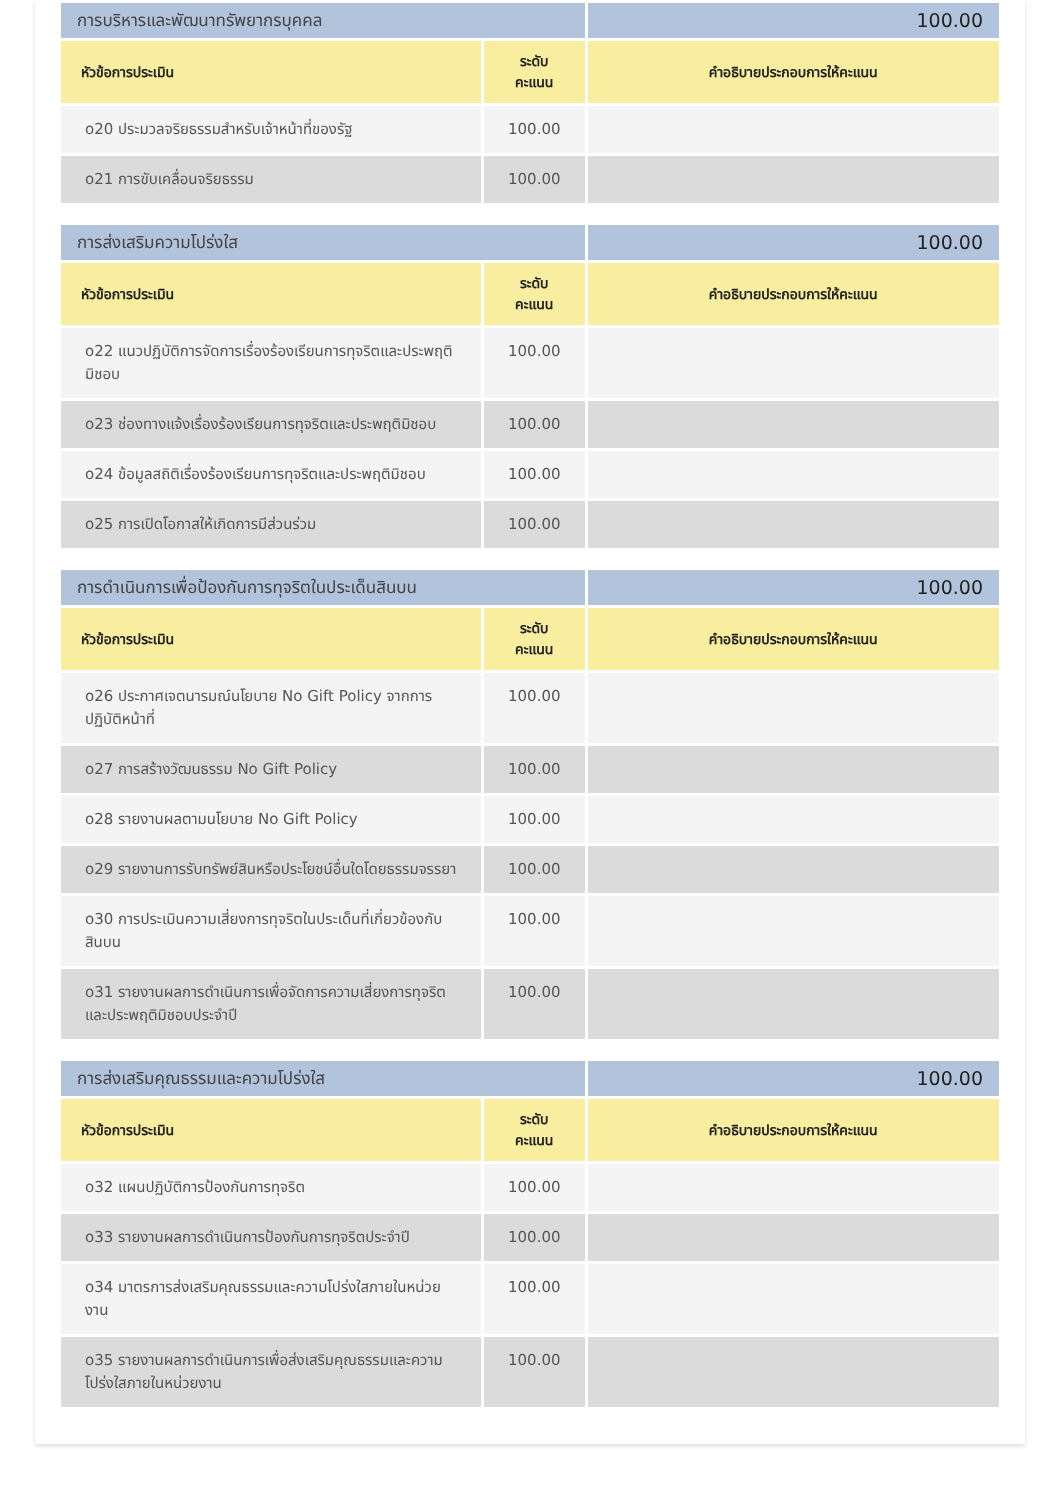| การบริหารและพัฒนาทรัพยากรบุคคล | | 100.00 |
| หัวข้อการประเมิน | ระดับ คะแนน | คำอธิบายประกอบการให้คะแนน |
| o20 ประมวลจริยธรรมสำหรับเจ้าหน้าที่ของรัฐ | 100.00 | |
| o21 การขับเคลื่อนจริยธรรม | 100.00 | |
| การส่งเสริมความโปร่งใส | | 100.00 |
| หัวข้อการประเมิน | ระดับ คะแนน | คำอธิบายประกอบการให้คะแนน |
| o22 แนวปฏิบัติการจัดการเรื่องร้องเรียนการทุจริตและประพฤติมิชอบ | 100.00 | |
| o23 ช่องทางแจ้งเรื่องร้องเรียนการทุจริตและประพฤติมิชอบ | 100.00 | |
| o24 ข้อมูลสถิติเรื่องร้องเรียนการทุจริตและประพฤติมิชอบ | 100.00 | |
| o25 การเปิดโอกาสให้เกิดการมีส่วนร่วม | 100.00 | |
| การดำเนินการเพื่อป้องกันการทุจริตในประเด็นสินบน | | 100.00 |
| หัวข้อการประเมิน | ระดับ คะแนน | คำอธิบายประกอบการให้คะแนน |
| o26 ประกาศเจตนารมณ์นโยบาย No Gift Policy จากการปฏิบัติหน้าที่ | 100.00 | |
| o27 การสร้างวัฒนธรรม No Gift Policy | 100.00 | |
| o28 รายงานผลตามนโยบาย No Gift Policy | 100.00 | |
| o29 รายงานการรับทรัพย์สินหรือประโยชน์อื่นใดโดยธรรมจรรยา | 100.00 | |
| o30 การประเมินความเสี่ยงการทุจริตในประเด็นที่เกี่ยวข้องกับสินบน | 100.00 | |
| o31 รายงานผลการดำเนินการเพื่อจัดการความเสี่ยงการทุจริตและประพฤติมิชอบประจำปี | 100.00 | |
| การส่งเสริมคุณธรรมและความโปร่งใส | | 100.00 |
| หัวข้อการประเมิน | ระดับ คะแนน | คำอธิบายประกอบการให้คะแนน |
| o32 แผนปฏิบัติการป้องกันการทุจริต | 100.00 | |
| o33 รายงานผลการดำเนินการป้องกันการทุจริตประจำปี | 100.00 | |
| o34 มาตรการส่งเสริมคุณธรรมและความโปร่งใสภายในหน่วยงาน | 100.00 | |
| o35 รายงานผลการดำเนินการเพื่อส่งเสริมคุณธรรมและความโปร่งใสภายในหน่วยงาน | 100.00 | |